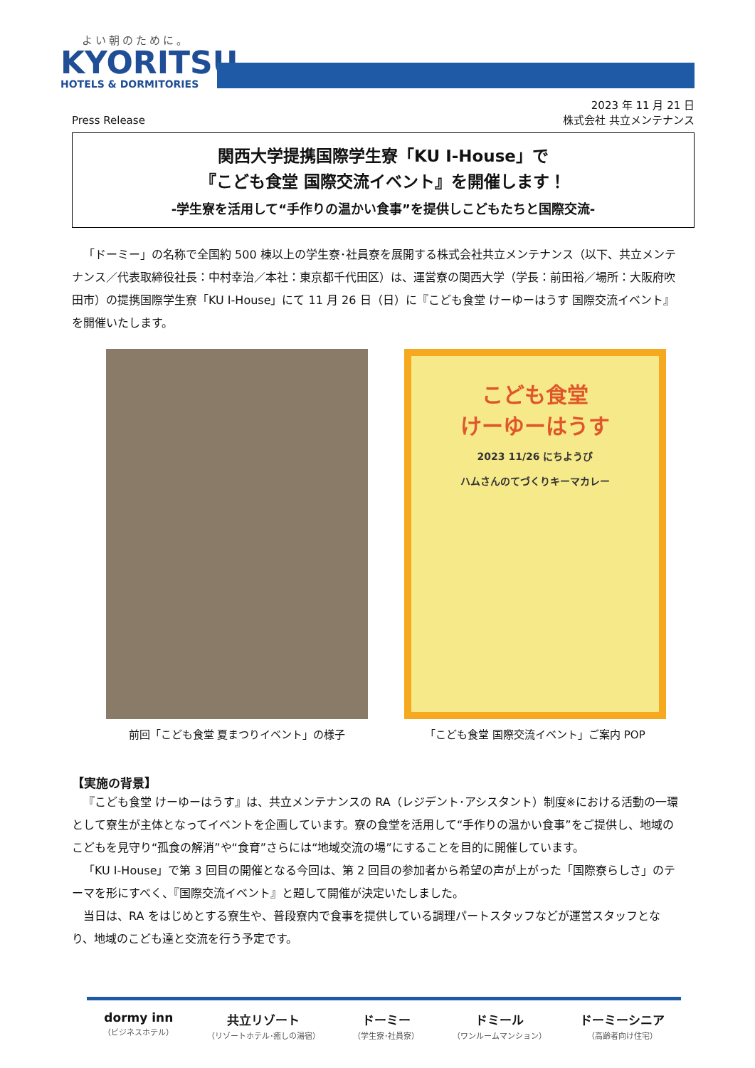よい朝のために。
KYORITSU
HOTELS & DORMITORIES
Press Release 2023 年 11 月 21 日
株式会社 共立メンテナンス
関西大学提携国際学生寮「KU I-House」で
『こども食堂 国際交流イベント』を開催します！
-学生寮を活用して“手作りの温かい食事”を提供しこどもたちと国際交流-
「ドーミー」の名称で全国約 500 棟以上の学生寮･社員寮を展開する株式会社共立メンテナンス（以下、共立メンテナンス／代表取締役社長：中村幸治／本社：東京都千代田区）は、運営寮の関西大学（学長：前田裕／場所：大阪府吹田市）の提携国際学生寮「KU I-House」にて 11 月 26 日（日）に『こども食堂 けーゆーはうす 国際交流イベント』を開催いたします。
前回「こども食堂 夏まつりイベント」の様子
こども食堂
けーゆーはうす
2023 11/26 にちようび
ハムさんのてづくりキーマカレー
「こども食堂 国際交流イベント」ご案内 POP
【実施の背景】
『こども食堂 けーゆーはうす』は、共立メンテナンスの RA（レジデント･アシスタント）制度※における活動の一環として寮生が主体となってイベントを企画しています。寮の食堂を活用して“手作りの温かい食事”をご提供し、地域のこどもを見守り“孤食の解消”や“食育”さらには“地域交流の場”にすることを目的に開催しています。
「KU I-House」で第 3 回目の開催となる今回は、第 2 回目の参加者から希望の声が上がった「国際寮らしさ」のテーマを形にすべく、『国際交流イベント』と題して開催が決定いたしました。
当日は、RA をはじめとする寮生や、普段寮内で食事を提供している調理パートスタッフなどが運営スタッフとなり、地域のこども達と交流を行う予定です。
dormy inn
（ビジネスホテル）
共立リゾート
（リゾートホテル･癒しの湯宿）
ドーミー
（学生寮･社員寮）
ドミール
（ワンルームマンション）
ドーミーシニア
（高齢者向け住宅）